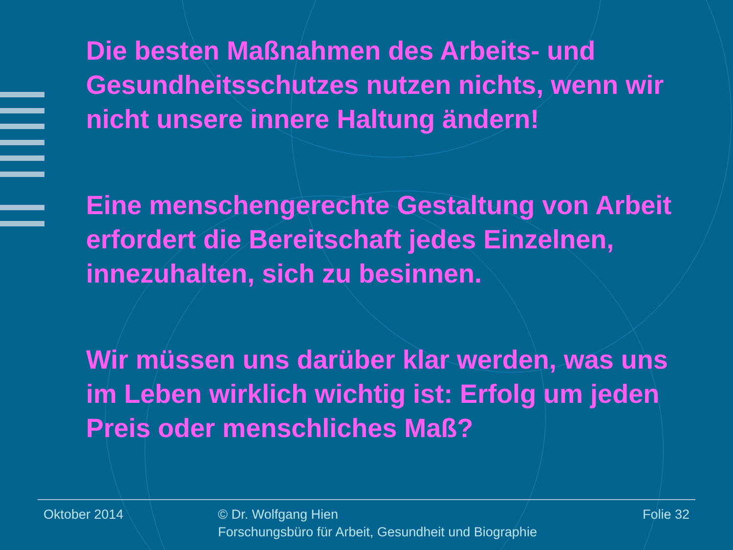Die besten Maßnahmen des Arbeits- und Gesundheitsschutzes nutzen nichts, wenn wir nicht unsere innere Haltung ändern!
Eine menschengerechte Gestaltung von Arbeit erfordert die Bereitschaft jedes Einzelnen, innezuhalten, sich zu besinnen.
Wir müssen uns darüber klar werden, was uns im Leben wirklich wichtig ist: Erfolg um jeden Preis oder menschliches Maß?
Oktober 2014 © Dr. Wolfgang Hien
Forschungsbüro für Arbeit, Gesundheit und Biographie
Folie 32